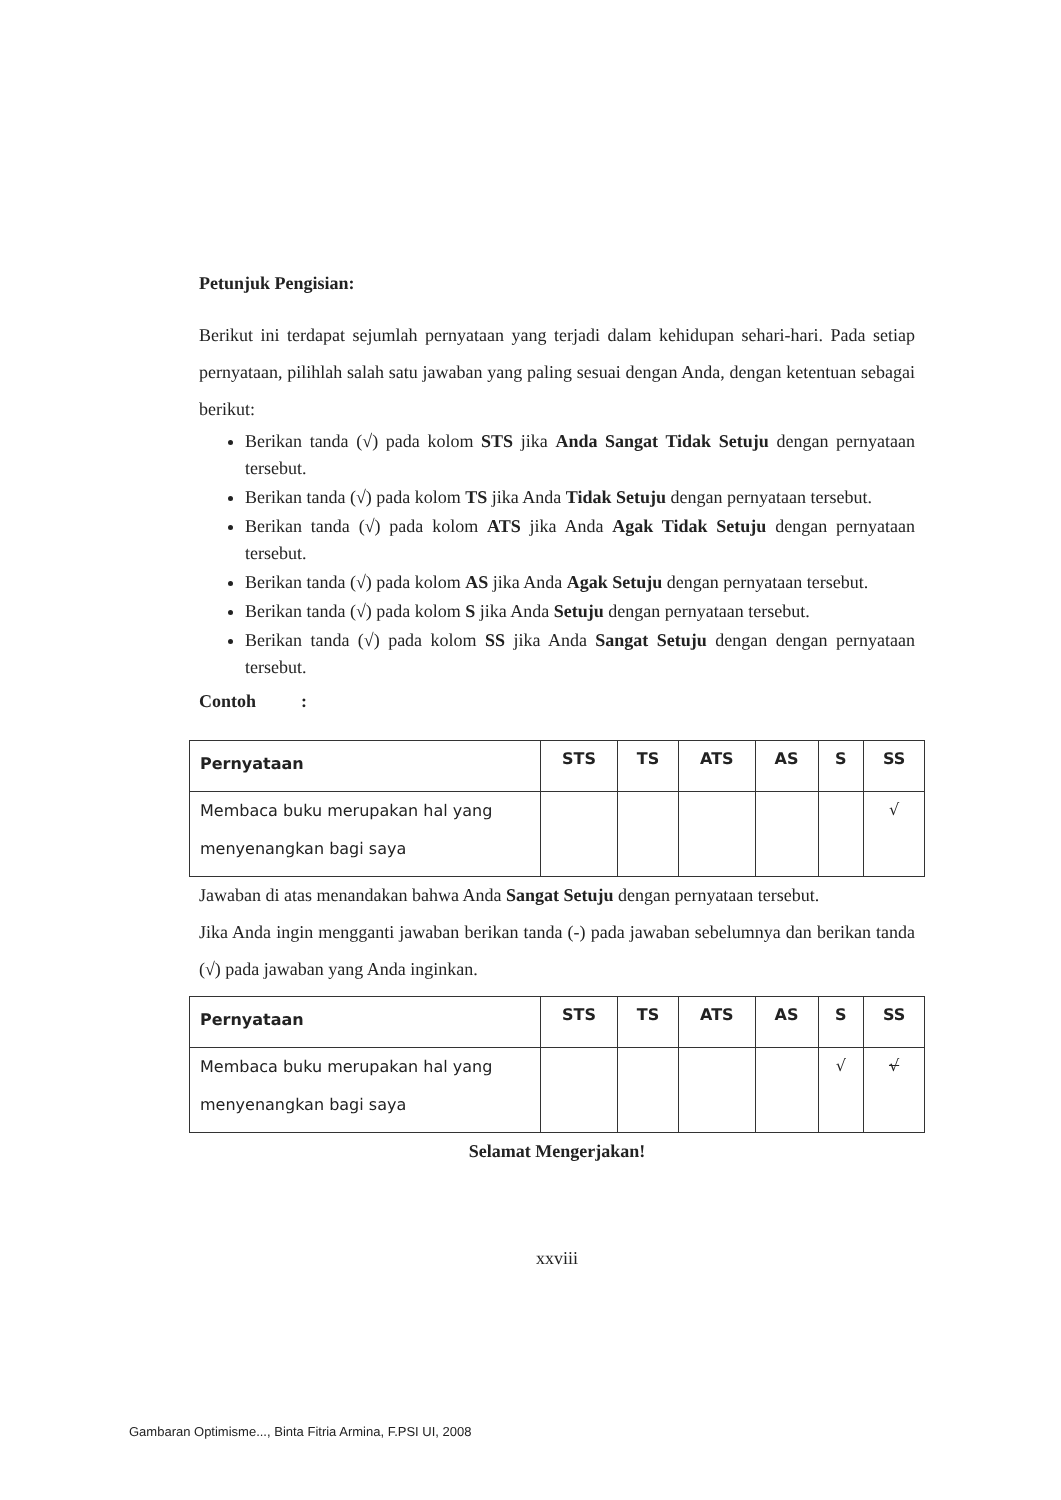Petunjuk Pengisian:
Berikut ini terdapat sejumlah pernyataan yang terjadi dalam kehidupan sehari-hari. Pada setiap pernyataan, pilihlah salah satu jawaban yang paling sesuai dengan Anda, dengan ketentuan sebagai berikut:
Berikan tanda (√) pada kolom STS jika Anda Sangat Tidak Setuju dengan pernyataan tersebut.
Berikan tanda (√) pada kolom TS jika Anda Tidak Setuju dengan pernyataan tersebut.
Berikan tanda (√) pada kolom ATS jika Anda Agak Tidak Setuju dengan pernyataan tersebut.
Berikan tanda (√) pada kolom AS jika Anda Agak Setuju dengan pernyataan tersebut.
Berikan tanda (√) pada kolom S jika Anda Setuju dengan pernyataan tersebut.
Berikan tanda (√) pada kolom SS jika Anda Sangat Setuju dengan dengan pernyataan tersebut.
Contoh :
| Pernyataan | STS | TS | ATS | AS | S | SS |
| --- | --- | --- | --- | --- | --- | --- |
| Membaca buku merupakan hal yang menyenangkan bagi saya | | | | | | √ |
Jawaban di atas menandakan bahwa Anda Sangat Setuju dengan pernyataan tersebut.
Jika Anda ingin mengganti jawaban berikan tanda (-) pada jawaban sebelumnya dan berikan tanda (√) pada jawaban yang Anda inginkan.
| Pernyataan | STS | TS | ATS | AS | S | SS |
| --- | --- | --- | --- | --- | --- | --- |
| Membaca buku merupakan hal yang menyenangkan bagi saya | | | | | √ | √ |
Selamat Mengerjakan!
xxviii
Gambaran Optimisme..., Binta Fitria Armina, F.PSI UI, 2008